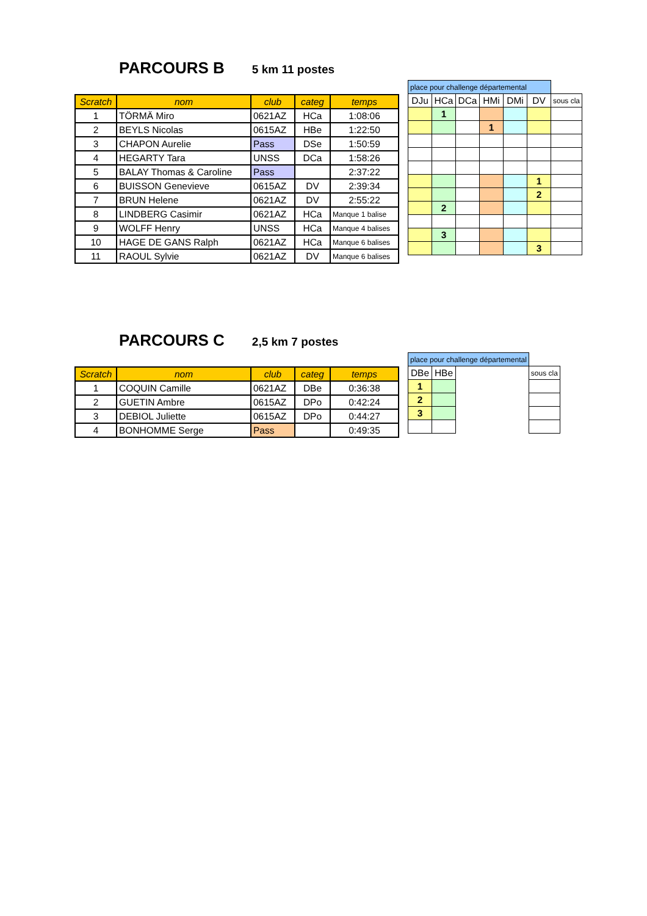PARCOURS B
5 km 11 postes
| Scratch | nom | club | categ | temps |
| --- | --- | --- | --- | --- |
| 1 | TÖRMÄ Miro | 0621AZ | HCa | 1:08:06 |
| 2 | BEYLS Nicolas | 0615AZ | HBe | 1:22:50 |
| 3 | CHAPON Aurelie | Pass | DSe | 1:50:59 |
| 4 | HEGARTY Tara | UNSS | DCa | 1:58:26 |
| 5 | BALAY Thomas & Caroline | Pass | | 2:37:22 |
| 6 | BUISSON Genevieve | 0615AZ | DV | 2:39:34 |
| 7 | BRUN Helene | 0621AZ | DV | 2:55:22 |
| 8 | LINDBERG Casimir | 0621AZ | HCa | Manque 1 balise |
| 9 | WOLFF Henry | UNSS | HCa | Manque 4 balises |
| 10 | HAGE DE GANS Ralph | 0621AZ | HCa | Manque 6 balises |
| 11 | RAOUL Sylvie | 0621AZ | DV | Manque 6 balises |
| place pour challenge départemental | | | | | | |
| DJu | HCa | DCa | HMi | DMi | DV | sous cla |
| | 1 | | | | | |
| | | | 1 | | | |
| | | | | | 1 | |
| | | | | | 2 | |
| | 2 | | | | | |
| | 3 | | | | | |
| | | | | | 3 | |
PARCOURS C
2,5 km 7 postes
| Scratch | nom | club | categ | temps |
| --- | --- | --- | --- | --- |
| 1 | COQUIN Camille | 0621AZ | DBe | 0:36:38 |
| 2 | GUETIN Ambre | 0615AZ | DPo | 0:42:24 |
| 3 | DEBIOL Juliette | 0615AZ | DPo | 0:44:27 |
| 4 | BONHOMME Serge | Pass | | 0:49:35 |
| place pour challenge départemental | | | |
| DBe | HBe | | sous cla |
| 1 | | | |
| 2 | | | |
| 3 | | | |